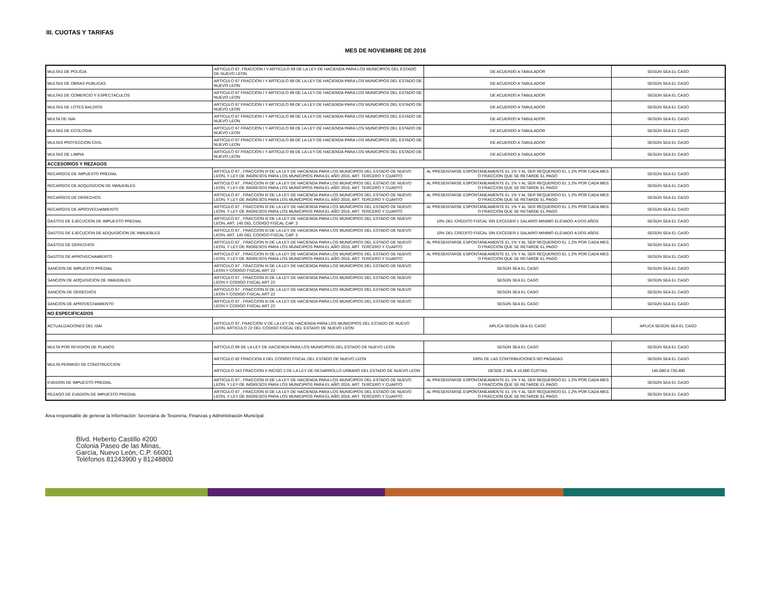III. CUOTAS Y TARIFAS
MES DE NOVIEMBRE DE 2016
| MULTAS DE POLICIA | ARTICULO 67, FRACCION I Y ARTICULO 69 DE LA LEY DE HACIENDA PARA LOS MUNICIPIOS DEL ESTADO DE NUEVO LEON | DE ACUERDO A TABULADOR | SEGÚN SEA EL CASO |
| MULTAS DE OBRAS PUBLICAS | ARTICULO 67 FRACCION I Y ARTICULO 69 DE LA LEY DE HACIENDA PARA LOS MUNICIPIOS DEL ESTADO DE NUEVO LEON | DE ACUERDO A TABULADOR | SEGÚN SEA EL CASO |
| MULTAS DE COMERCIO Y ESPECTACULOS | ARTICULO 67 FRACCION I Y ARTICULO 69 DE LA LEY DE HACIENDA PARA LOS MUNICIPIOS DEL ESTADO DE NUEVO LEON | DE ACUERDO A TABULADOR | SEGÚN SEA EL CASO |
| MULTAS DE LOTES BALDIOS | ARTICULO 67 FRACCION I Y ARTICULO 69 DE LA LEY DE HACIENDA PARA LOS MUNICIPIOS DEL ESTADO DE NUEVO LEON | DE ACUERDO A TABULADOR | SEGÚN SEA EL CASO |
| MULTA DE ISAI | ARTICULO 67 FRACCION I Y ARTICULO 69 DE LA LEY DE HACIENDA PARA LOS MUNICIPIOS DEL ESTADO DE NUEVO LEON | DE ACUERDO A TABULADOR | SEGÚN SEA EL CASO |
| MULTAS DE ECOLOGIA | ARTICULO 67 FRACCION I Y ARTICULO 69 DE LA LEY DE HACIENDA PARA LOS MUNICIPIOS DEL ESTADO DE NUEVO LEON | DE ACUERDO A TABULADOR | SEGÚN SEA EL CASO |
| MULTAS PROTECCION CIVIL | ARTICULO 67 FRACCION I Y ARTICULO 69 DE LA LEY DE HACIENDA PARA LOS MUNICIPIOS DEL ESTADO DE NUEVO LEON | DE ACUERDO A TABULADOR | SEGÚN SEA EL CASO |
| MULTAS DE LIMPIA | ARTICULO 67 FRACCION I Y ARTICULO 69 DE LA LEY DE HACIENDA PARA LOS MUNICIPIOS DEL ESTADO DE NUEVO LEON | DE ACUERDO A TABULADOR | SEGÚN SEA EL CASO |
| ACCESORIOS Y REZAGOS | | | |
| RECARGOS DE IMPUESTO PREDIAL | ARTICULO 67 , FRACCION III DE LA LEY DE HACIENDA PARA LOS MUNICIPIOS DEL ESTADO DE NUEVO LEON, Y LEY DE INGRESOS PARA LOS MUNICIPIOS PARA EL AÑO 2016, ART. TERCERO Y CUARTO | AL PRESENTARSE ESPONTANEAMENTE EL 1% Y AL SER REQUERIDO EL 1.2% POR CADA MES O FRACCION QUE SE RETARDE EL PAGO | SEGÚN SEA EL CASO |
| RECARGOS DE ADQUISICION DE INMUEBLES | ARTICULO 67 , FRACCION III DE LA LEY DE HACIENDA PARA LOS MUNICIPIOS DEL ESTADO DE NUEVO LEON, Y LEY DE INGRESOS PARA LOS MUNICIPIOS PARA EL AÑO 2016, ART. TERCERO Y CUARTO | AL PRESENTARSE ESPONTANEAMENTE EL 1% Y AL SER REQUERIDO EL 1.2% POR CADA MES O FRACCION QUE SE RETARDE EL PAGO | SEGÚN SEA EL CASO |
| RECARGOS DE DERECHOS | ARTICULO 67 , FRACCION III DE LA LEY DE HACIENDA PARA LOS MUNICIPIOS DEL ESTADO DE NUEVO LEON, Y LEY DE INGRESOS PARA LOS MUNICIPIOS PARA EL AÑO 2016, ART. TERCERO Y CUARTO | AL PRESENTARSE ESPONTANEAMENTE EL 1% Y AL SER REQUERIDO EL 1.2% POR CADA MES O FRACCION QUE SE RETARDE EL PAGO | SEGÚN SEA EL CASO |
| RECARGOS DE APROVECHAMIENTO | ARTICULO 67 , FRACCION III DE LA LEY DE HACIENDA PARA LOS MUNICIPIOS DEL ESTADO DE NUEVO LEON, Y LEY DE INGRESOS PARA LOS MUNICIPIOS PARA EL AÑO 2016, ART. TERCERO Y CUARTO | AL PRESENTARSE ESPONTANEAMENTE EL 1% Y AL SER REQUERIDO EL 1.2% POR CADA MES O FRACCION QUE SE RETARDE EL PAGO | SEGÚN SEA EL CASO |
| GASTOS DE EJECUCION DE IMPUESTO PREDIAL | ARTICULO 67 , FRACCION III DE LA LEY DE HACIENDA PARA LOS MUNICIPIOS DEL ESTADO DE NUEVO LEON, ART. 145 DEL CODIGO FISCAL CAP. 3 | 10% DEL CREDITO FISCAL SIN EXCEDER 1 SALARIO MINIMO ELEVADO A DOS AÑOS | SEGÚN SEA EL CASO |
| GASTOS DE EJECUCION DE ADQUISICION DE INMUEBLES | ARTICULO 67 , FRACCION III DE LA LEY DE HACIENDA PARA LOS MUNICIPIOS DEL ESTADO DE NUEVO LEON, ART. 145 DEL CODIGO FISCAL CAP. 3 | 10% DEL CREDITO FISCAL SIN EXCEDER 1 SALARIO MINIMO ELEVADO A DOS AÑOS | SEGÚN SEA EL CASO |
| GASTOS DE DERECHOS | ARTICULO 67 , FRACCION III DE LA LEY DE HACIENDA PARA LOS MUNICIPIOS DEL ESTADO DE NUEVO LEON, Y LEY DE INGRESOS PARA LOS MUNICIPIOS PARA EL AÑO 2016, ART. TERCERO Y CUARTO | AL PRESENTARSE ESPONTANEAMENTE EL 1% Y AL SER REQUERIDO EL 1.2% POR CADA MES O FRACCION QUE SE RETARDE EL PAGO | SEGÚN SEA EL CASO |
| GASTOS DE APROVECHAMIENTO | ARTICULO 67 , FRACCION III DE LA LEY DE HACIENDA PARA LOS MUNICIPIOS DEL ESTADO DE NUEVO LEON, Y LEY DE INGRESOS PARA LOS MUNICIPIOS PARA EL AÑO 2016, ART. TERCERO Y CUARTO | AL PRESENTARSE ESPONTANEAMENTE EL 1% Y AL SER REQUERIDO EL 1.2% POR CADA MES O FRACCION QUE SE RETARDE EL PAGO | SEGÚN SEA EL CASO |
| SANCION DE IMPUESTO PREDIAL | ARTICULO 67 , FRACCION III DE LA LEY DE HACIENDA PARA LOS MUNICIPIOS DEL ESTADO DE NUEVO LEON Y CODIGO FISCAL ART 22 | SEGÚN SEA EL CASO | SEGÚN SEA EL CASO |
| SANCION DE ADQUISICION DE INMUEBLES | ARTICULO 67 , FRACCION III DE LA LEY DE HACIENDA PARA LOS MUNICIPIOS DEL ESTADO DE NUEVO LEON Y CODIGO FISCAL ART 22 | SEGÚN SEA EL CASO | SEGÚN SEA EL CASO |
| SANCION DE DERECHOS | ARTICULO 67 , FRACCION III DE LA LEY DE HACIENDA PARA LOS MUNICIPIOS DEL ESTADO DE NUEVO LEON Y CODIGO FISCAL ART 22 | SEGÚN SEA EL CASO | SEGÚN SEA EL CASO |
| SANCION DE APROVECHAMIENTO | ARTICULO 67 , FRACCION III DE LA LEY DE HACIENDA PARA LOS MUNICIPIOS DEL ESTADO DE NUEVO LEON Y CODIGO FISCAL ART 22 | SEGÚN SEA EL CASO | SEGÚN SEA EL CASO |
| NO ESPECIFICADOS | | | |
| ACTUALIZACIONES DEL ISAI | ARTICULO 67, FRACCION V DE LA LEY DE HACIENDA PARA LOS MUNICIPIOS DEL ESTADO DE NUEVO LEON, ARTICULO 22 DEL CODIGO FISCAL DEL ESTADO DE NUEVO LEON | APLICA SEGÚN SEA EL CASO | APLICA SEGÚN SEA EL CASO |
| MULTA POR REVISION DE PLANOS | ARTICULO 69 DE LA LEY DE HACIENDA PARA LOS MUNICIPIOS DEL ESTADO DE NUEVO LEON | SEGÚN SEA EL CASO | SEGÚN SEA EL CASO |
| MULTA PERMISO DE CONSTRUCCION | ARTICULO 82 FRACCION II DEL CODIGO FISCAL DEL ESTADO DE NUEVO LEON | 100% DE LAS CONTRIBUCIONES NO PAGADAS | SEGÚN SEA EL CASO |
| | ARTICULO 342 FRACCION II INCISO i) DE LA LEY DE DESARROLLO URBANO DEL ESTADO DE NUEVO LEON | DESDE 2 MIL A 10,000 CUOTAS | 146,080 A 730,400 |
| EVASION DE IMPUESTO PREDIAL | ARTICULO 67 , FRACCION III DE LA LEY DE HACIENDA PARA LOS MUNICIPIOS DEL ESTADO DE NUEVO LEON, Y LEY DE INGRESOS PARA LOS MUNICIPIOS PARA EL AÑO 2016, ART. TERCERO Y CUARTO | AL PRESENTARSE ESPONTANEAMENTE EL 1% Y AL SER REQUERIDO EL 1.2% POR CADA MES O FRACCION QUE SE RETARDE EL PAGO | SEGÚN SEA EL CASO |
| REZAGO DE EVASION DE IMPUESTO PREDIAL | ARTICULO 67 , FRACCION III DE LA LEY DE HACIENDA PARA LOS MUNICIPIOS DEL ESTADO DE NUEVO LEON, Y LEY DE INGRESOS PARA LOS MUNICIPIOS PARA EL AÑO 2016, ART. TERCERO Y CUARTO | AL PRESENTARSE ESPONTANEAMENTE EL 1% Y AL SER REQUERIDO EL 1.2% POR CADA MES O FRACCION QUE SE RETARDE EL PAGO | SEGÚN SEA EL CASO |
Área responsable de generar la Información: Secretaría de Tesorería, Finanzas y Administración Municipal.
Blvd. Heberto Castillo #200
Colonia Paseo de las Minas,
García, Nuevo León, C.P. 66001
Teléfonos 81243900 y 81248800